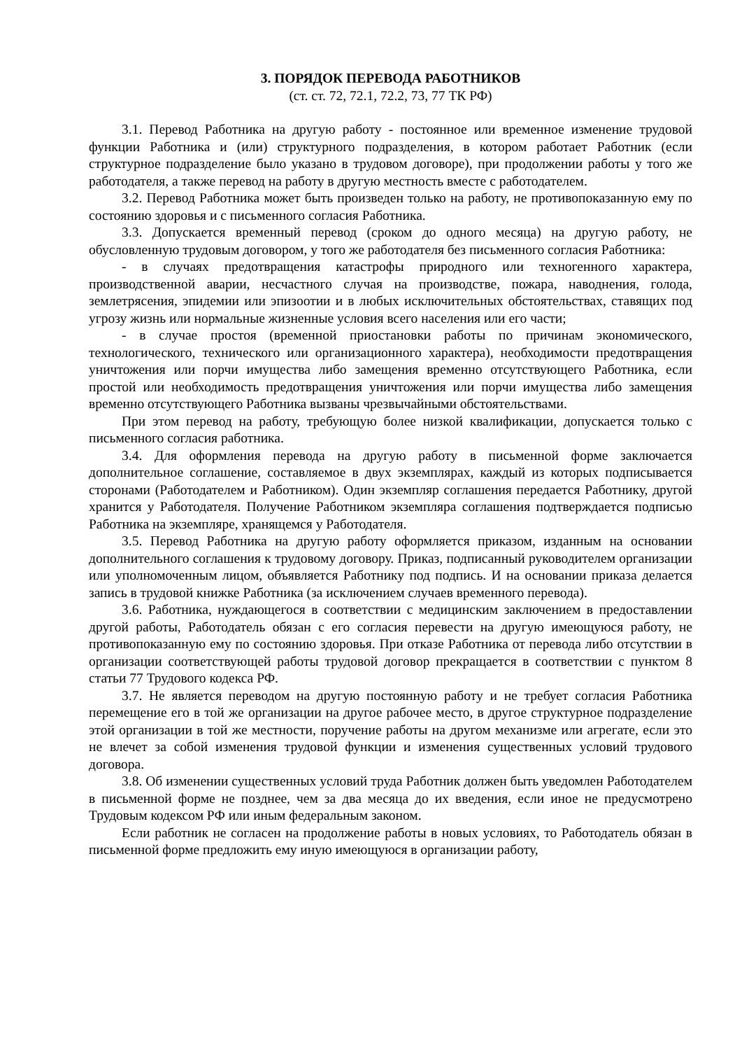3. ПОРЯДОК ПЕРЕВОДА РАБОТНИКОВ
(ст. ст. 72, 72.1, 72.2, 73, 77 ТК РФ)
3.1. Перевод Работника на другую работу - постоянное или временное изменение трудовой функции Работника и (или) структурного подразделения, в котором работает Работник (если структурное подразделение было указано в трудовом договоре), при продолжении работы у того же работодателя, а также перевод на работу в другую местность вместе с работодателем.
3.2. Перевод Работника может быть произведен только на работу, не противопоказанную ему по состоянию здоровья и с письменного согласия Работника.
3.3. Допускается временный перевод (сроком до одного месяца) на другую работу, не обусловленную трудовым договором, у того же работодателя без письменного согласия Работника:
- в случаях предотвращения катастрофы природного или техногенного характера, производственной аварии, несчастного случая на производстве, пожара, наводнения, голода, землетрясения, эпидемии или эпизоотии и в любых исключительных обстоятельствах, ставящих под угрозу жизнь или нормальные жизненные условия всего населения или его части;
- в случае простоя (временной приостановки работы по причинам экономического, технологического, технического или организационного характера), необходимости предотвращения уничтожения или порчи имущества либо замещения временно отсутствующего Работника, если простой или необходимость предотвращения уничтожения или порчи имущества либо замещения временно отсутствующего Работника вызваны чрезвычайными обстоятельствами.
При этом перевод на работу, требующую более низкой квалификации, допускается только с письменного согласия работника.
3.4. Для оформления перевода на другую работу в письменной форме заключается дополнительное соглашение, составляемое в двух экземплярах, каждый из которых подписывается сторонами (Работодателем и Работником). Один экземпляр соглашения передается Работнику, другой хранится у Работодателя. Получение Работником экземпляра соглашения подтверждается подписью Работника на экземпляре, хранящемся у Работодателя.
3.5. Перевод Работника на другую работу оформляется приказом, изданным на основании дополнительного соглашения к трудовому договору. Приказ, подписанный руководителем организации или уполномоченным лицом, объявляется Работнику под подпись. И на основании приказа делается запись в трудовой книжке Работника (за исключением случаев временного перевода).
3.6. Работника, нуждающегося в соответствии с медицинским заключением в предоставлении другой работы, Работодатель обязан с его согласия перевести на другую имеющуюся работу, не противопоказанную ему по состоянию здоровья. При отказе Работника от перевода либо отсутствии в организации соответствующей работы трудовой договор прекращается в соответствии с пунктом 8 статьи 77 Трудового кодекса РФ.
3.7. Не является переводом на другую постоянную работу и не требует согласия Работника перемещение его в той же организации на другое рабочее место, в другое структурное подразделение этой организации в той же местности, поручение работы на другом механизме или агрегате, если это не влечет за собой изменения трудовой функции и изменения существенных условий трудового договора.
3.8. Об изменении существенных условий труда Работник должен быть уведомлен Работодателем в письменной форме не позднее, чем за два месяца до их введения, если иное не предусмотрено Трудовым кодексом РФ или иным федеральным законом.
Если работник не согласен на продолжение работы в новых условиях, то Работодатель обязан в письменной форме предложить ему иную имеющуюся в организации работу,